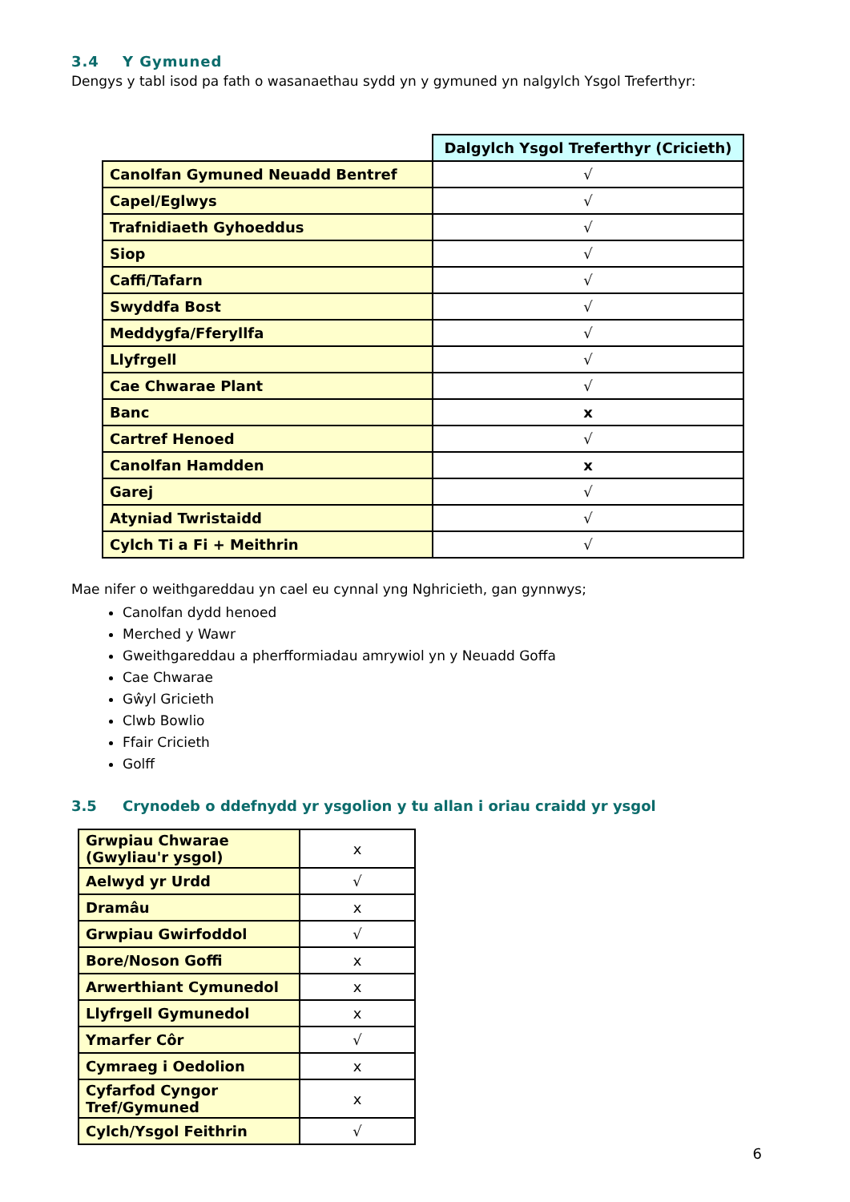3.4 Y Gymuned
Dengys y tabl isod pa fath o wasanaethau sydd yn y gymuned yn nalgylch Ysgol Treferthyr:
| | Dalgylch Ysgol Treferthyr (Cricieth) |
| Canolfan Gymuned Neuadd Bentref | √ |
| Capel/Eglwys | √ |
| Trafnidiaeth Gyhoeddus | √ |
| Siop | √ |
| Caffi/Tafarn | √ |
| Swyddfa Bost | √ |
| Meddygfa/Fferyllfa | √ |
| Llyfrgell | √ |
| Cae Chwarae Plant | √ |
| Banc | x |
| Cartref Henoed | √ |
| Canolfan Hamdden | x |
| Garej | √ |
| Atyniad Twristaidd | √ |
| Cylch Ti a Fi + Meithrin | √ |
Mae nifer o weithgareddau yn cael eu cynnal yng Nghricieth, gan gynnwys;
Canolfan dydd henoed
Merched y Wawr
Gweithgareddau a pherfformiadau amrywiol yn y Neuadd Goffa
Cae Chwarae
Gŵyl Gricieth
Clwb Bowlio
Ffair Cricieth
Golff
3.5 Crynodeb o ddefnydd yr ysgolion y tu allan i oriau craidd yr ysgol
| Grwpiau Chwarae (Gwyliau'r ysgol) | x |
| Aelwyd yr Urdd | √ |
| Dramâu | x |
| Grwpiau Gwirfoddol | √ |
| Bore/Noson Goffi | x |
| Arwerthiant Cymunedol | x |
| Llyfrgell Gymunedol | x |
| Ymarfer Côr | √ |
| Cymraeg i Oedolion | x |
| Cyfarfod Cyngor Tref/Gymuned | x |
| Cylch/Ysgol Feithrin | √ |
6